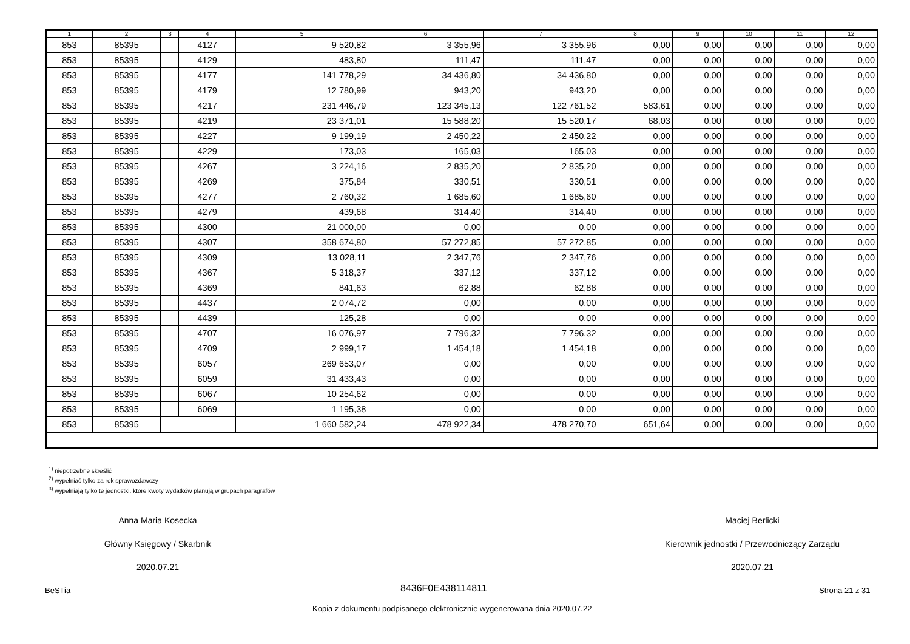| 1 | 2 | 3 | 4 | 5 | 6 | 7 | 8 | 9 | 10 | 11 | 12 |
| --- | --- | --- | --- | --- | --- | --- | --- | --- | --- | --- | --- |
| 853 | 85395 | | 4127 | 9 520,82 | 3 355,96 | 3 355,96 | 0,00 | 0,00 | 0,00 | 0,00 | 0,00 |
| 853 | 85395 | | 4129 | 483,80 | 111,47 | 111,47 | 0,00 | 0,00 | 0,00 | 0,00 | 0,00 |
| 853 | 85395 | | 4177 | 141 778,29 | 34 436,80 | 34 436,80 | 0,00 | 0,00 | 0,00 | 0,00 | 0,00 |
| 853 | 85395 | | 4179 | 12 780,99 | 943,20 | 943,20 | 0,00 | 0,00 | 0,00 | 0,00 | 0,00 |
| 853 | 85395 | | 4217 | 231 446,79 | 123 345,13 | 122 761,52 | 583,61 | 0,00 | 0,00 | 0,00 | 0,00 |
| 853 | 85395 | | 4219 | 23 371,01 | 15 588,20 | 15 520,17 | 68,03 | 0,00 | 0,00 | 0,00 | 0,00 |
| 853 | 85395 | | 4227 | 9 199,19 | 2 450,22 | 2 450,22 | 0,00 | 0,00 | 0,00 | 0,00 | 0,00 |
| 853 | 85395 | | 4229 | 173,03 | 165,03 | 165,03 | 0,00 | 0,00 | 0,00 | 0,00 | 0,00 |
| 853 | 85395 | | 4267 | 3 224,16 | 2 835,20 | 2 835,20 | 0,00 | 0,00 | 0,00 | 0,00 | 0,00 |
| 853 | 85395 | | 4269 | 375,84 | 330,51 | 330,51 | 0,00 | 0,00 | 0,00 | 0,00 | 0,00 |
| 853 | 85395 | | 4277 | 2 760,32 | 1 685,60 | 1 685,60 | 0,00 | 0,00 | 0,00 | 0,00 | 0,00 |
| 853 | 85395 | | 4279 | 439,68 | 314,40 | 314,40 | 0,00 | 0,00 | 0,00 | 0,00 | 0,00 |
| 853 | 85395 | | 4300 | 21 000,00 | 0,00 | 0,00 | 0,00 | 0,00 | 0,00 | 0,00 | 0,00 |
| 853 | 85395 | | 4307 | 358 674,80 | 57 272,85 | 57 272,85 | 0,00 | 0,00 | 0,00 | 0,00 | 0,00 |
| 853 | 85395 | | 4309 | 13 028,11 | 2 347,76 | 2 347,76 | 0,00 | 0,00 | 0,00 | 0,00 | 0,00 |
| 853 | 85395 | | 4367 | 5 318,37 | 337,12 | 337,12 | 0,00 | 0,00 | 0,00 | 0,00 | 0,00 |
| 853 | 85395 | | 4369 | 841,63 | 62,88 | 62,88 | 0,00 | 0,00 | 0,00 | 0,00 | 0,00 |
| 853 | 85395 | | 4437 | 2 074,72 | 0,00 | 0,00 | 0,00 | 0,00 | 0,00 | 0,00 | 0,00 |
| 853 | 85395 | | 4439 | 125,28 | 0,00 | 0,00 | 0,00 | 0,00 | 0,00 | 0,00 | 0,00 |
| 853 | 85395 | | 4707 | 16 076,97 | 7 796,32 | 7 796,32 | 0,00 | 0,00 | 0,00 | 0,00 | 0,00 |
| 853 | 85395 | | 4709 | 2 999,17 | 1 454,18 | 1 454,18 | 0,00 | 0,00 | 0,00 | 0,00 | 0,00 |
| 853 | 85395 | | 6057 | 269 653,07 | 0,00 | 0,00 | 0,00 | 0,00 | 0,00 | 0,00 | 0,00 |
| 853 | 85395 | | 6059 | 31 433,43 | 0,00 | 0,00 | 0,00 | 0,00 | 0,00 | 0,00 | 0,00 |
| 853 | 85395 | | 6067 | 10 254,62 | 0,00 | 0,00 | 0,00 | 0,00 | 0,00 | 0,00 | 0,00 |
| 853 | 85395 | | 6069 | 1 195,38 | 0,00 | 0,00 | 0,00 | 0,00 | 0,00 | 0,00 | 0,00 |
| 853 | 85395 | | | 1 660 582,24 | 478 922,34 | 478 270,70 | 651,64 | 0,00 | 0,00 | 0,00 | 0,00 |
<sup>1)</sup> niepotrzebne skreślić
<sup>2)</sup> wypełniać tylko za rok sprawozdawczy
<sup>3)</sup> wypełniają tylko te jednostki, które kwoty wydatków planują w grupach paragrafów
Anna Maria Kosecka
Główny Księgowy / Skarbnik
2020.07.21
Maciej Berlicki
Kierownik jednostki / Przewodniczący Zarządu
2020.07.21
BeSTia 8436F0E438114811 Strona 21 z 31
Kopia z dokumentu podpisanego elektronicznie wygenerowana dnia 2020.07.22